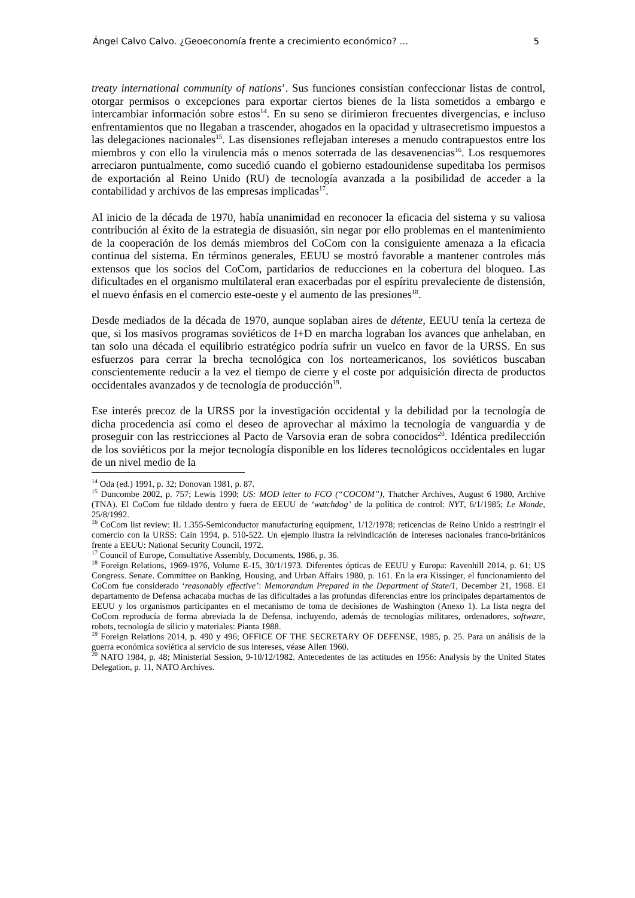Ángel Calvo Calvo. ¿Geoeconomía frente a crecimiento económico? … 5
treaty international community of nations’. Sus funciones consistían confeccionar listas de control, otorgar permisos o excepciones para exportar ciertos bienes de la lista sometidos a embargo e intercambiar información sobre estos<sup>14</sup>. En su seno se dirimieron frecuentes divergencias, e incluso enfrentamientos que no llegaban a trascender, ahogados en la opacidad y ultrasecretismo impuestos a las delegaciones nacionales<sup>15</sup>. Las disensiones reflejaban intereses a menudo contrapuestos entre los miembros y con ello la virulencia más o menos soterrada de las desavenencias<sup>16</sup>. Los resquemores arreciaron puntualmente, como sucedió cuando el gobierno estadounidense supeditaba los permisos de exportación al Reino Unido (RU) de tecnología avanzada a la posibilidad de acceder a la contabilidad y archivos de las empresas implicadas<sup>17</sup>.
Al inicio de la década de 1970, había unanimidad en reconocer la eficacia del sistema y su valiosa contribución al éxito de la estrategia de disuasión, sin negar por ello problemas en el mantenimiento de la cooperación de los demás miembros del CoCom con la consiguiente amenaza a la eficacia continua del sistema. En términos generales, EEUU se mostró favorable a mantener controles más extensos que los socios del CoCom, partidarios de reducciones en la cobertura del bloqueo. Las dificultades en el organismo multilateral eran exacerbadas por el espíritu prevaleciente de distensión, el nuevo énfasis en el comercio este-oeste y el aumento de las presiones<sup>18</sup>.
Desde mediados de la década de 1970, aunque soplaban aires de détente, EEUU tenía la certeza de que, si los masivos programas soviéticos de I+D en marcha lograban los avances que anhelaban, en tan solo una década el equilibrio estratégico podría sufrir un vuelco en favor de la URSS. En sus esfuerzos para cerrar la brecha tecnológica con los norteamericanos, los soviéticos buscaban conscientemente reducir a la vez el tiempo de cierre y el coste por adquisición directa de productos occidentales avanzados y de tecnología de producción<sup>19</sup>.
Ese interés precoz de la URSS por la investigación occidental y la debilidad por la tecnología de dicha procedencia así como el deseo de aprovechar al máximo la tecnología de vanguardia y de proseguir con las restricciones al Pacto de Varsovia eran de sobra conocidos<sup>20</sup>. Idéntica predilección de los soviéticos por la mejor tecnología disponible en los líderes tecnológicos occidentales en lugar de un nivel medio de la
<sup>14</sup> Oda (ed.) 1991, p. 32; Donovan 1981, p. 87.
<sup>15</sup> Duncombe 2002, p. 757; Lewis 1990; US: MOD letter to FCO (“COCOM”), Thatcher Archives, August 6 1980, Archive (TNA). El CoCom fue tildado dentro y fuera de EEUU de ‘watchdog’ de la política de control: NYT, 6/1/1985; Le Monde, 25/8/1992.
<sup>16</sup> CoCom list review: IL 1.355-Semiconductor manufacturing equipment, 1/12/1978; reticencias de Reino Unido a restringir el comercio con la URSS: Cain 1994, p. 510-522. Un ejemplo ilustra la reivindicación de intereses nacionales franco-británicos frente a EEUU: National Security Council, 1972.
<sup>17</sup> Council of Europe, Consultative Assembly, Documents, 1986, p. 36.
<sup>18</sup> Foreign Relations, 1969-1976, Volume E-15, 30/1/1973. Diferentes ópticas de EEUU y Europa: Ravenhill 2014, p. 61; US Congress. Senate. Committee on Banking, Housing, and Urban Affairs 1980, p. 161. En la era Kissinger, el funcionamiento del CoCom fue considerado ‘reasonably effective’: Memorandum Prepared in the Department of State/1, December 21, 1968. El departamento de Defensa achacaba muchas de las dificultades a las profundas diferencias entre los principales departamentos de EEUU y los organismos participantes en el mecanismo de toma de decisiones de Washington (Anexo 1). La lista negra del CoCom reproducía de forma abreviada la de Defensa, incluyendo, además de tecnologías militares, ordenadores, software, robots, tecnología de silicio y materiales: Pianta 1988.
<sup>19</sup> Foreign Relations 2014, p. 490 y 496; OFFICE OF THE SECRETARY OF DEFENSE, 1985, p. 25. Para un análisis de la guerra económica soviética al servicio de sus intereses, véase Allen 1960.
<sup>20</sup> NATO 1984, p. 48; Ministerial Session, 9-10/12/1982. Antecedentes de las actitudes en 1956: Analysis by the United States Delegation, p. 11, NATO Archives.